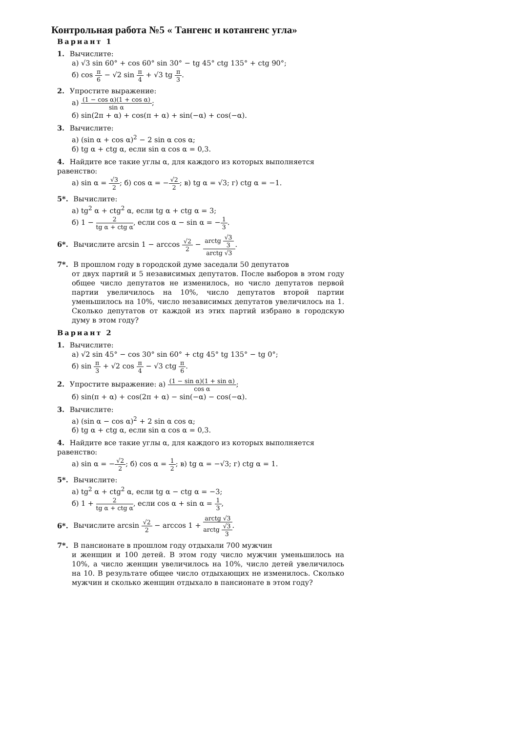Контрольная работа №5 « Тангенс и котангенс угла»
Вариант 1
1. Вычислите:
а) √3 sin 60° + cos 60° sin 30° − tg 45° ctg 135° + ctg 90°;
б) cos π 6 − √2 sin π 4 + √3 tg π 3.
2. Упростите выражение:
а) (1 − cos α)(1 + cos α) sin α;
б) sin(2π + α) + cos(π + α) + sin(−α) + cos(−α).
3. Вычислите:
а) (sin α + cos α)<sup>2</sup> − 2 sin α cos α;
б) tg α + ctg α, если sin α cos α = 0,3.
4. Найдите все такие углы α, для каждого из которых выполняется равенство:
а) sin α = √3 2; б) cos α = −√2 2; в) tg α = √3; г) ctg α = −1.
5*. Вычислите:
а) tg<sup>2</sup> α + ctg<sup>2</sup> α, если tg α + ctg α = 3;
б) 1 − 2 tg α + ctg α, если cos α − sin α = −1 3.
6*. Вычислите arcsin 1 − arccos √2 2 − arctg √3 3 arctg √3.
7*. В прошлом году в городской думе заседали 50 депутатов
от двух партий и 5 независимых депутатов. После выборов в этом году общее число депутатов не изменилось, но число депутатов первой партии увеличилось на 10%, число депутатов второй партии уменьшилось на 10%, число независимых депутатов увеличилось на 1. Сколько депутатов от каждой из этих партий избрано в городскую думу в этом году?
Вариант 2
1. Вычислите:
а) √2 sin 45° − cos 30° sin 60° + ctg 45° tg 135° − tg 0°;
б) sin π 3 + √2 cos π 4 − √3 ctg π 6.
2. Упростите выражение: а) (1 − sin α)(1 + sin α) cos α;
б) sin(π + α) + cos(2π + α) − sin(−α) − cos(−α).
3. Вычислите:
а) (sin α − cos α)<sup>2</sup> + 2 sin α cos α;
б) tg α + ctg α, если sin α cos α = 0,3.
4. Найдите все такие углы α, для каждого из которых выполняется равенство:
а) sin α = −√2 2; б) cos α = 1 2; в) tg α = −√3; г) ctg α = 1.
5*. Вычислите:
а) tg<sup>2</sup> α + ctg<sup>2</sup> α, если tg α − ctg α = −3;
б) 1 + 2 tg α + ctg α, если cos α + sin α = 1 3,
6*. Вычислите arcsin √2 2 − arccos 1 + arctg √3 arctg √3 3.
7*. В пансионате в прошлом году отдыхали 700 мужчин
и женщин и 100 детей. В этом году число мужчин уменьшилось на 10%, а число женщин увеличилось на 10%, число детей увеличилось на 10. В результате общее число отдыхающих не изменилось. Сколько мужчин и сколько женщин отдыхало в пансионате в этом году?